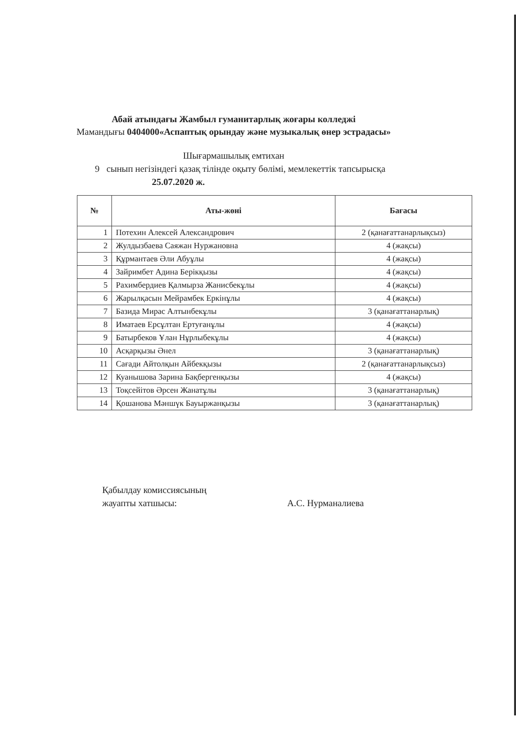Абай атындағы Жамбыл гуманитарлық жоғары колледжі
Мамандығы 0404000«Аспаптық орындау және музыкалық өнер эстрадасы»
Шығармашылық емтихан
9 сынып негізіндегі қазақ тілінде оқыту бөлімі, мемлекеттік тапсырысқа
25.07.2020 ж.
| № | Аты-жөні | Бағасы |
| --- | --- | --- |
| 1 | Потехин Алексей Александрович | 2 (қанағаттанарлықсыз) |
| 2 | Жулдызбаева Саяжан Нуржановна | 4 (жақсы) |
| 3 | Құрмантаев Әли Абуұлы | 4 (жақсы) |
| 4 | Зайримбет Адина Берікқызы | 4 (жақсы) |
| 5 | Рахимбердиев Қалмырза Жанисбекұлы | 4 (жақсы) |
| 6 | Жарылқасын Мейрамбек Еркінұлы | 4 (жақсы) |
| 7 | Базида Мирас Алтынбекұлы | 3 (қанағаттанарлық) |
| 8 | Иматаев Ерсұлтан Ертуғанұлы | 4 (жақсы) |
| 9 | Батырбеков Ұлан Нұрлыбекұлы | 4 (жақсы) |
| 10 | Асқарқызы Әнел | 3 (қанағаттанарлық) |
| 11 | Сағади Айтолқын Айбекқызы | 2 (қанағаттанарлықсыз) |
| 12 | Куанышова Зарина Бақбергенқызы | 4 (жақсы) |
| 13 | Тоқсейітов Әрсен Жанатұлы | 3 (қанағаттанарлық) |
| 14 | Қошанова Мәншүк Бауыржанқызы | 3 (қанағаттанарлық) |
Қабылдау комиссиясының
жауапты хатшысы:
А.С. Нурманалиева